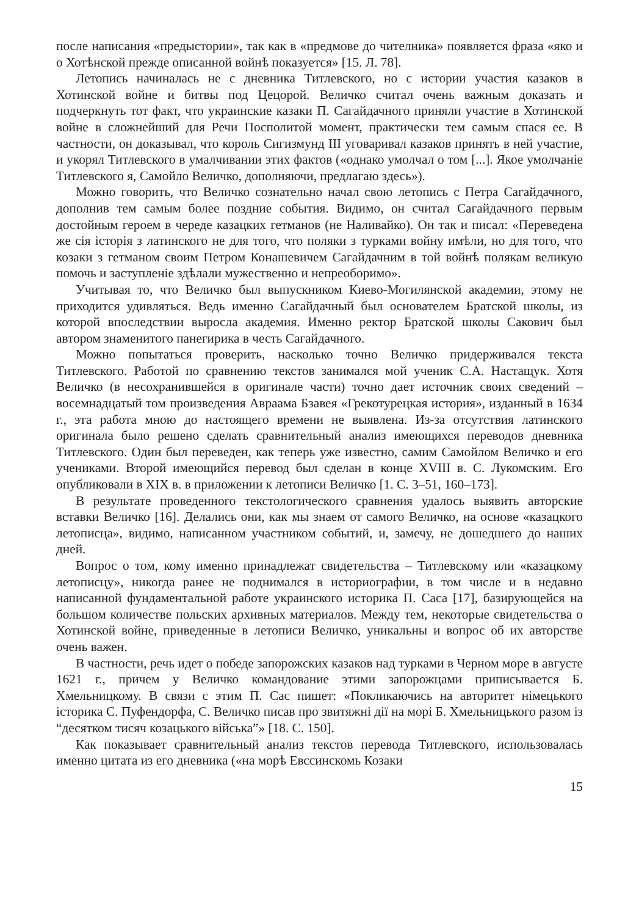после написания «предыстории», так как в «предмове до чителника» появляется фраза «яко и о Хотѣнской прежде описанной войнѣ показуется» [15. Л. 78].
Летопись начиналась не с дневника Титлевского, но с истории участия казаков в Хотинской войне и битвы под Цецорой. Величко считал очень важным доказать и подчеркнуть тот факт, что украинские казаки П. Сагайдачного приняли участие в Хотинской войне в сложнейший для Речи Посполитой момент, практически тем самым спася ее. В частности, он доказывал, что король Сигизмунд III уговаривал казаков принять в ней участие, и укорял Титлевского в умалчивании этих фактов («однако умолчал о том [...]. Якое умолчаніе Титлевского я, Самойло Величко, дополняючи, предлагаю здесь»).
Можно говорить, что Величко сознательно начал свою летопись с Петра Сагайдачного, дополнив тем самым более поздние события. Видимо, он считал Сагайдачного первым достойным героем в череде казацких гетманов (не Наливайко). Он так и писал: «Переведена же сія історія з латинского не для того, что поляки з турками войну имѣли, но для того, что козаки з гетманом своим Петром Конашевичем Сагайдачним в той войнѣ полякам великую помочь и заступленіе здѣлали мужественно и непреоборимо».
Учитывая то, что Величко был выпускником Киево-Могилянской академии, этому не приходится удивляться. Ведь именно Сагайдачный был основателем Братской школы, из которой впоследствии выросла академия. Именно ректор Братской школы Сакович был автором знаменитого панегирика в честь Сагайдачного.
Можно попытаться проверить, насколько точно Величко придерживался текста Титлевского. Работой по сравнению текстов занимался мой ученик С.А. Настащук. Хотя Величко (в несохранившейся в оригинале части) точно дает источник своих сведений – восемнадцатый том произведения Авраама Бзавея «Грекотурецкая история», изданный в 1634 г., эта работа мною до настоящего времени не выявлена. Из-за отсутствия латинского оригинала было решено сделать сравнительный анализ имеющихся переводов дневника Титлевского. Один был переведен, как теперь уже известно, самим Самойлом Величко и его учениками. Второй имеющийся перевод был сделан в конце XVIII в. С. Лукомским. Его опубликовали в XIX в. в приложении к летописи Величко [1. С. 3–51, 160–173].
В результате проведенного текстологического сравнения удалось выявить авторские вставки Величко [16]. Делались они, как мы знаем от самого Величко, на основе «казацкого летописца», видимо, написанном участником событий, и, замечу, не дошедшего до наших дней.
Вопрос о том, кому именно принадлежат свидетельства – Титлевскому или «казацкому летописцу», никогда ранее не поднимался в историографии, в том числе и в недавно написанной фундаментальной работе украинского историка П. Саса [17], базирующейся на большом количестве польских архивных материалов. Между тем, некоторые свидетельства о Хотинской войне, приведенные в летописи Величко, уникальны и вопрос об их авторстве очень важен.
В частности, речь идет о победе запорожских казаков над турками в Черном море в августе 1621 г., причем у Величко командование этими запорожцами приписывается Б. Хмельницкому. В связи с этим П. Сас пишет: «Покликаючись на авторитет німецького історика С. Пуфендорфа, С. Величко писав про звитяжні дії на морі Б. Хмельницького разом із “десятком тисяч козацького війська”» [18. С. 150].
Как показывает сравнительный анализ текстов перевода Титлевского, использовалась именно цитата из его дневника («на морѣ Евссинскомь Козаки
15